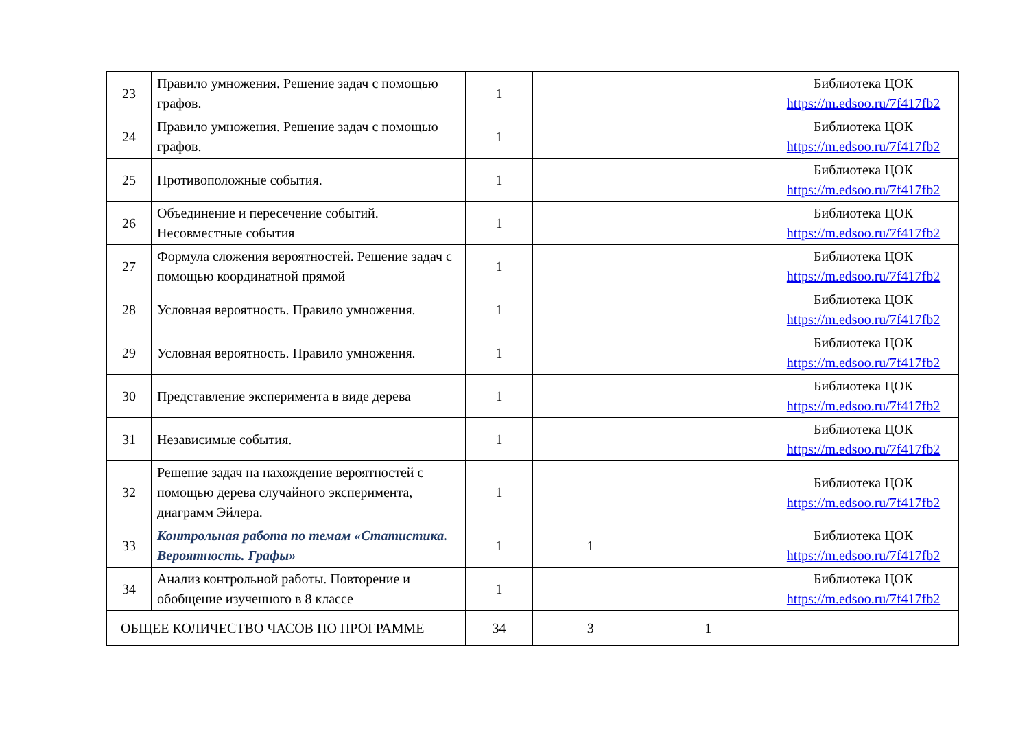| 23 | Правило умножения. Решение задач с помощью графов. | 1 | | | Библиотека ЦОК https://m.edsoo.ru/7f417fb2 |
| 24 | Правило умножения. Решение задач с помощью графов. | 1 | | | Библиотека ЦОК https://m.edsoo.ru/7f417fb2 |
| 25 | Противоположные события. | 1 | | | Библиотека ЦОК https://m.edsoo.ru/7f417fb2 |
| 26 | Объединение и пересечение событий. Несовместные события | 1 | | | Библиотека ЦОК https://m.edsoo.ru/7f417fb2 |
| 27 | Формула сложения вероятностей. Решение задач с помощью координатной прямой | 1 | | | Библиотека ЦОК https://m.edsoo.ru/7f417fb2 |
| 28 | Условная вероятность. Правило умножения. | 1 | | | Библиотека ЦОК https://m.edsoo.ru/7f417fb2 |
| 29 | Условная вероятность. Правило умножения. | 1 | | | Библиотека ЦОК https://m.edsoo.ru/7f417fb2 |
| 30 | Представление эксперимента в виде дерева | 1 | | | Библиотека ЦОК https://m.edsoo.ru/7f417fb2 |
| 31 | Независимые события. | 1 | | | Библиотека ЦОК https://m.edsoo.ru/7f417fb2 |
| 32 | Решение задач на нахождение вероятностей с помощью дерева случайного эксперимента, диаграмм Эйлера. | 1 | | | Библиотека ЦОК https://m.edsoo.ru/7f417fb2 |
| 33 | Контрольная работа по темам «Статистика. Вероятность. Графы» | 1 | 1 | | Библиотека ЦОК https://m.edsoo.ru/7f417fb2 |
| 34 | Анализ контрольной работы. Повторение и обобщение изученного в 8 классе | 1 | | | Библиотека ЦОК https://m.edsoo.ru/7f417fb2 |
| ОБЩЕЕ КОЛИЧЕСТВО ЧАСОВ ПО ПРОГРАММЕ | | 34 | 3 | 1 | |